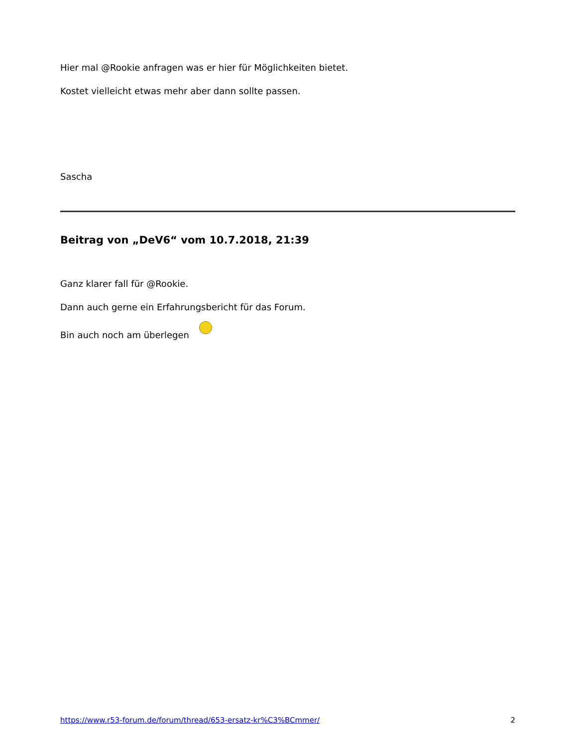Hier mal @Rookie anfragen was er hier für Möglichkeiten bietet.
Kostet vielleicht etwas mehr aber dann sollte passen.
Sascha
Beitrag von „DeV6“ vom 10.7.2018, 21:39
Ganz klarer fall für @Rookie.
Dann auch gerne ein Erfahrungsbericht für das Forum.
Bin auch noch am überlegen
https://www.r53-forum.de/forum/thread/653-ersatz-kr%C3%BCmmer/ 2